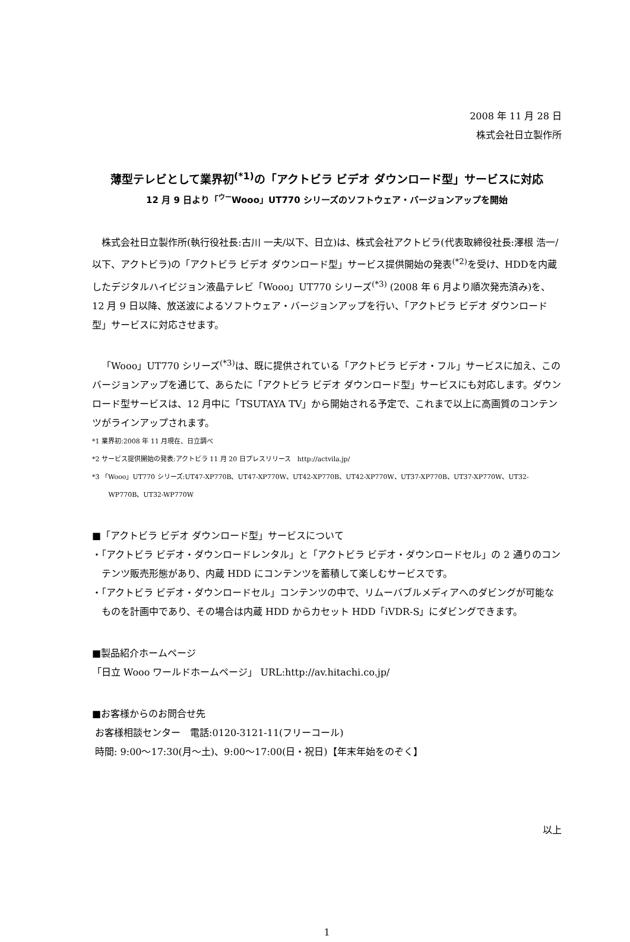2008 年 11 月 28 日
株式会社日立製作所
薄型テレビとして業界初<sup>(*1)</sup>の「アクトビラ ビデオ ダウンロード型」サービスに対応
12 月 9 日より「ウーWooo」UT770 シリーズのソフトウェア・バージョンアップを開始
株式会社日立製作所(執行役社長:古川 一夫/以下、日立)は、株式会社アクトビラ(代表取締役社長:澤根 浩一/以下、アクトビラ)の「アクトビラ ビデオ ダウンロード型」サービス提供開始の発表<sup>(*2)</sup>を受け、HDDを内蔵したデジタルハイビジョン液晶テレビ「Wooo」UT770 シリーズ<sup>(*3)</sup> (2008 年 6 月より順次発売済み)を、12 月 9 日以降、放送波によるソフトウェア・バージョンアップを行い、「アクトビラ ビデオ ダウンロード型」サービスに対応させます。
「Wooo」UT770 シリーズ<sup>(*3)</sup>は、既に提供されている「アクトビラ ビデオ・フル」サービスに加え、このバージョンアップを通じて、あらたに「アクトビラ ビデオ ダウンロード型」サービスにも対応します。ダウンロード型サービスは、12 月中に「TSUTAYA TV」から開始される予定で、これまで以上に高画質のコンテンツがラインアップされます。
*1 業界初:2008 年 11 月現在、日立調べ
*2 サービス提供開始の発表:アクトビラ 11 月 20 日プレスリリース　http://actvila.jp/
*3 「Wooo」UT770 シリーズ:UT47-XP770B、UT47-XP770W、UT42-XP770B、UT42-XP770W、UT37-XP770B、UT37-XP770W、UT32-WP770B、UT32-WP770W
■「アクトビラ ビデオ ダウンロード型」サービスについて
・「アクトビラ ビデオ・ダウンロードレンタル」と「アクトビラ ビデオ・ダウンロードセル」の 2 通りのコンテンツ販売形態があり、内蔵 HDD にコンテンツを蓄積して楽しむサービスです。
・「アクトビラ ビデオ・ダウンロードセル」コンテンツの中で、リムーバブルメディアへのダビングが可能なものを計画中であり、その場合は内蔵 HDD からカセット HDD「iVDR-S」にダビングできます。
■製品紹介ホームページ
「日立 Wooo ワールドホームページ」 URL:http://av.hitachi.co.jp/
■お客様からのお問合せ先
お客様相談センター　電話:0120-3121-11(フリーコール)
時間: 9:00～17:30(月～土)、9:00～17:00(日・祝日)【年末年始をのぞく】
以上
1